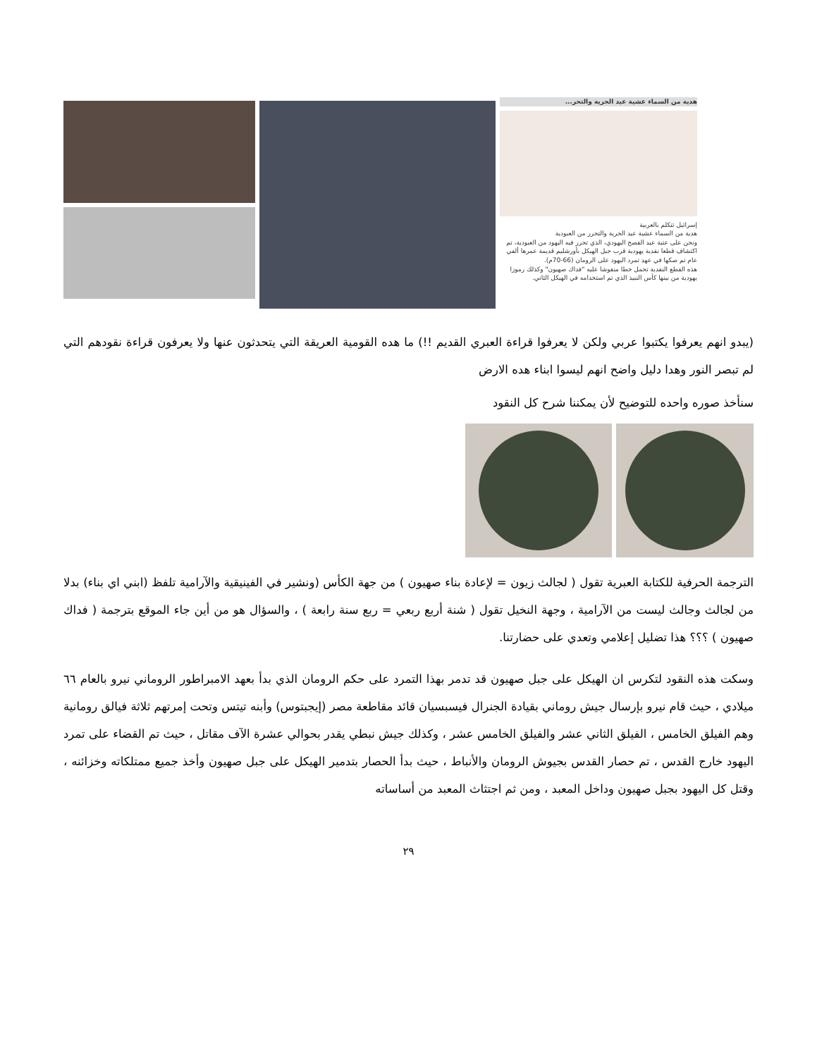هدية من السماء عشية عيد الحرية والتحر...
إسرائيل تتكلم بالعربية
هدية من السماء عشية عيد الحرية والتحرر من العبودية
ونحن على عتبة عيد الفصح اليهودي، الذي تحرر فيه اليهود من العبودية، تم اكتشاف قطعا نقدية يهودية قرب جبل الهيكل بأورشليم قديمة عمرها ألفي عام تم صكها في عهد تمرد اليهود على الرومان (66-70م).
هذه القطع النقدية تحمل خطا منقوشا عليه "فداك صهيون" وكذلك رموزا يهودية من بينها كأس النبيذ الذي تم استخدامه في الهيكل الثاني.
(يبدو انهم يعرفوا يكتبوا عربي ولكن لا يعرفوا قراءة العبري القديم !!) ما هده القومية العريقة التي يتحدثون عنها ولا يعرفون قراءة نقودهم التي لم تبصر النور وهدا دليل واضح انهم ليسوا ابناء هده الارض
سنأخذ صوره واحده للتوضيح لأن يمكننا شرح كل النقود
الترجمة الحرفية للكتابة العبرية تقول ( لجالث زيون = لإعادة بناء صهيون ) من جهة الكأس (ونشير في الفينيقية والآرامية تلفظ (ابني اي بناء) بدلا من لجالث وجالث ليست من الآرامية ، وجهة النخيل تقول ( شنة أربع ربعي = ربع سنة رابعة ) ، والسؤال هو من أين جاء الموقع بترجمة ( فداك صهيون ) ؟؟؟ هذا تضليل إعلامي وتعدي على حضارتنا.
وسكت هذه النقود لتكرس ان الهيكل على جبل صهيون قد تدمر بهذا التمرد على حكم الرومان الذي بدأ بعهد الامبراطور الروماني نيرو بالعام ٦٦ ميلادي ، حيث قام نيرو بإرسال جيش روماني بقيادة الجنرال فيسبسيان قائد مقاطعة مصر (إيجبتوس) وأبنه تيتس وتحت إمرتهم ثلاثة فيالق رومانية وهم الفيلق الخامس ، الفيلق الثاني عشر والفيلق الخامس عشر ، وكذلك جيش نبطي يقدر بحوالي عشرة الآف مقاتل ، حيث تم القضاء على تمرد اليهود خارج القدس ، تم حصار القدس بجيوش الرومان والأنباط ، حيث بدأ الحصار بتدمير الهيكل على جبل صهيون وأخذ جميع ممتلكاته وخزائنه ، وقتل كل اليهود بجبل صهيون وداخل المعبد ، ومن ثم اجتثاث المعبد من أساساته
٢٩